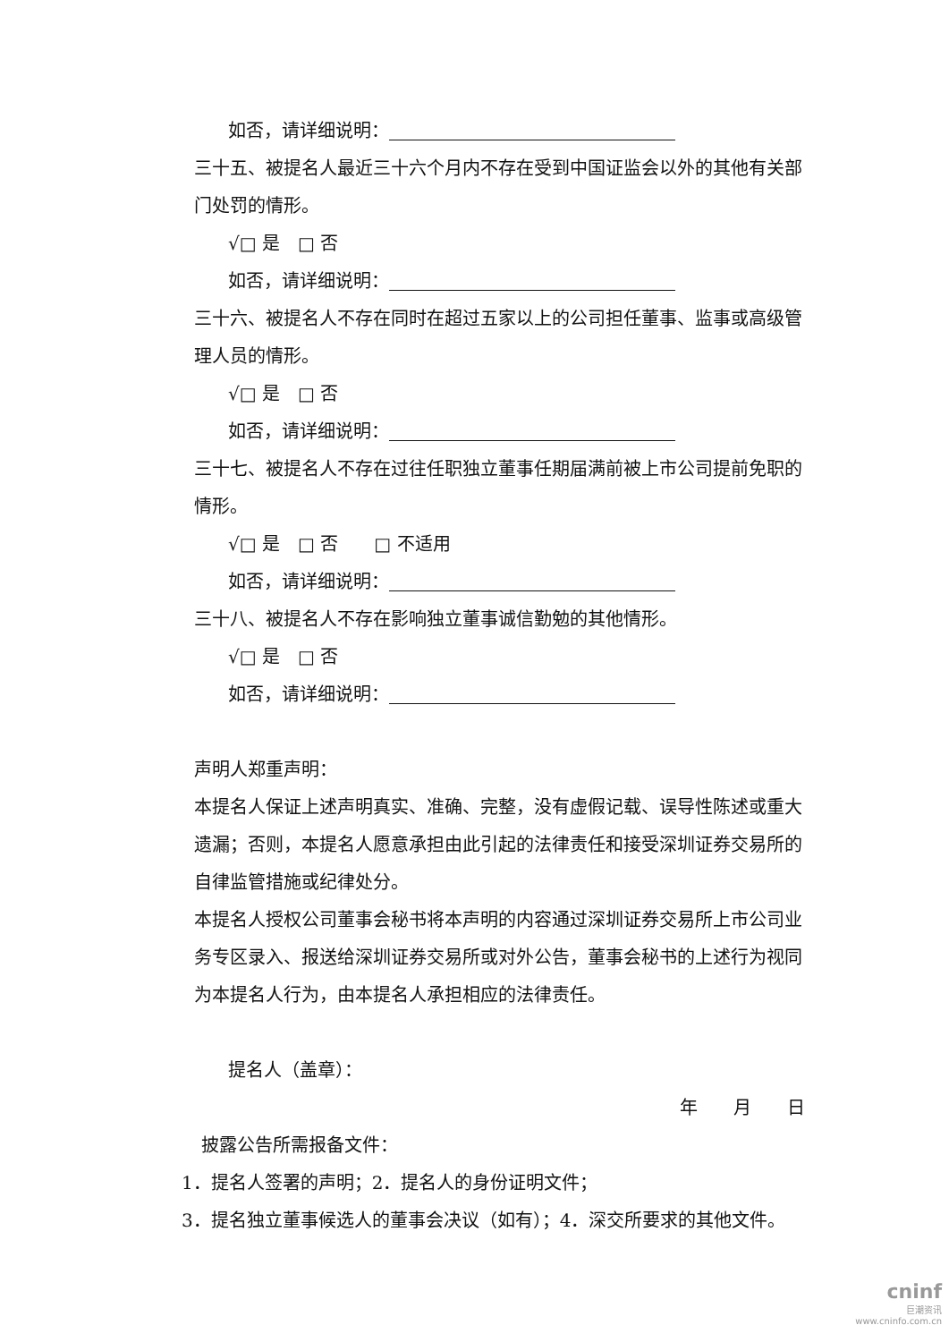如否，请详细说明：
三十五、被提名人最近三十六个月内不存在受到中国证监会以外的其他有关部门处罚的情形。
√□ 是　□ 否
如否，请详细说明：
三十六、被提名人不存在同时在超过五家以上的公司担任董事、监事或高级管理人员的情形。
√□ 是　□ 否
如否，请详细说明：
三十七、被提名人不存在过往任职独立董事任期届满前被上市公司提前免职的情形。
√□ 是　□ 否　　□ 不适用
如否，请详细说明：
三十八、被提名人不存在影响独立董事诚信勤勉的其他情形。
√□ 是　□ 否
如否，请详细说明：
声明人郑重声明：
本提名人保证上述声明真实、准确、完整，没有虚假记载、误导性陈述或重大遗漏；否则，本提名人愿意承担由此引起的法律责任和接受深圳证券交易所的自律监管措施或纪律处分。
本提名人授权公司董事会秘书将本声明的内容通过深圳证券交易所上市公司业务专区录入、报送给深圳证券交易所或对外公告，董事会秘书的上述行为视同为本提名人行为，由本提名人承担相应的法律责任。
提名人（盖章）：
年　　月　　日
披露公告所需报备文件：
1．提名人签署的声明；2．提名人的身份证明文件；
3．提名独立董事候选人的董事会决议（如有）；4．深交所要求的其他文件。
cninf
巨潮资讯
www.cninfo.com.cn